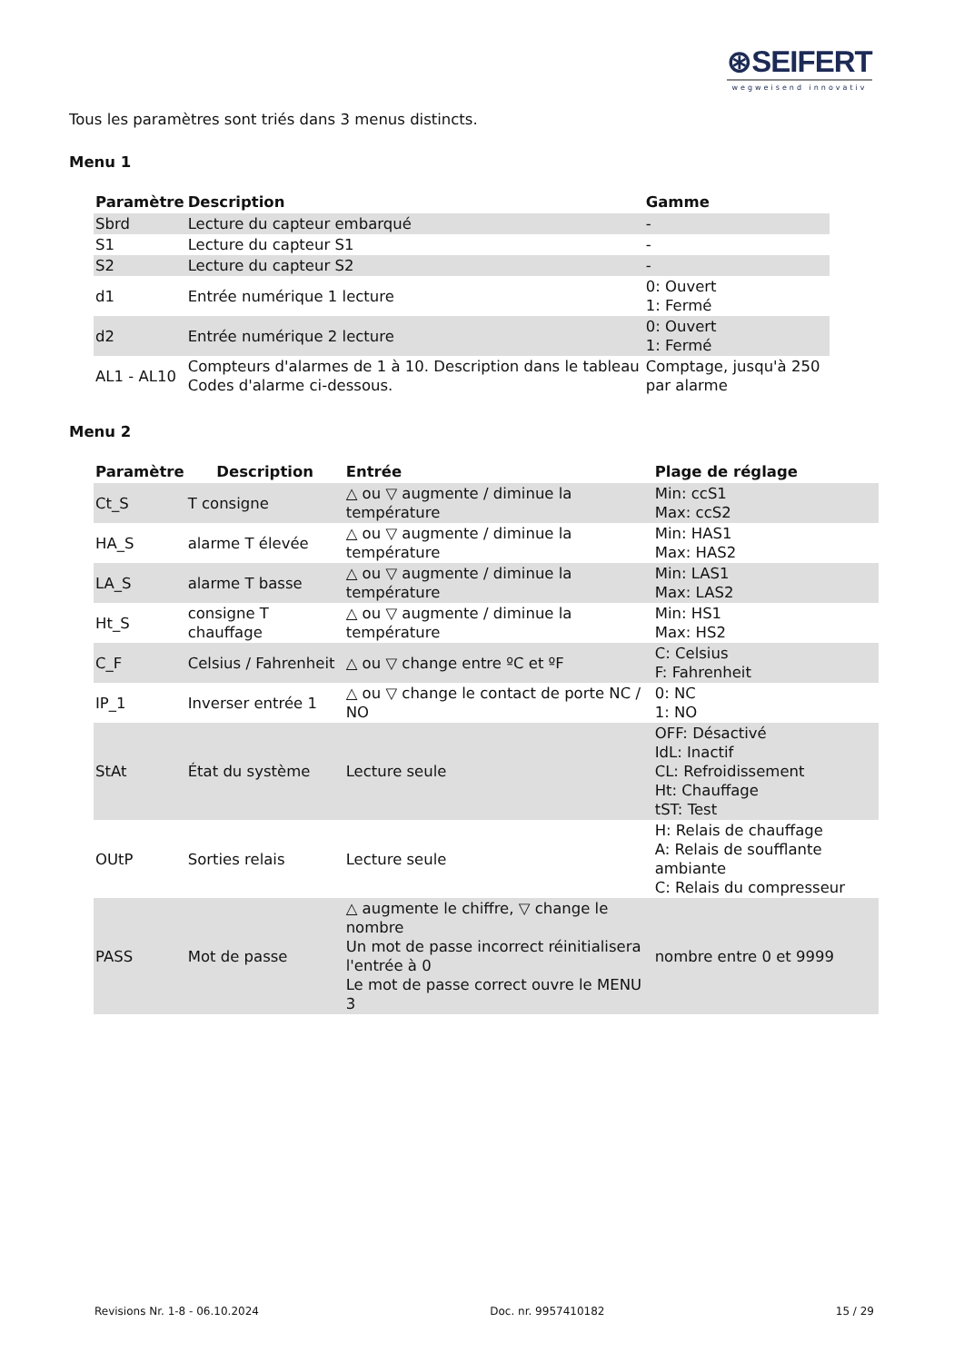⊛SEIFERT
wegweisend innovativ
Tous les paramètres sont triés dans 3 menus distincts.
Menu 1
| Paramètre | Description | Gamme |
| --- | --- | --- |
| Sbrd | Lecture du capteur embarqué | - |
| S1 | Lecture du capteur S1 | - |
| S2 | Lecture du capteur S2 | - |
| d1 | Entrée numérique 1 lecture | 0: Ouvert 1: Fermé |
| d2 | Entrée numérique 2 lecture | 0: Ouvert 1: Fermé |
| AL1 - AL10 | Compteurs d'alarmes de 1 à 10. Description dans le tableau Codes d'alarme ci-dessous. | Comptage, jusqu'à 250 par alarme |
Menu 2
| Paramètre | Description | Entrée | Plage de réglage |
| --- | --- | --- | --- |
| Ct_S | T consigne | △ ou ▽ augmente / diminue la température | Min: ccS1 Max: ccS2 |
| HA_S | alarme T élevée | △ ou ▽ augmente / diminue la température | Min: HAS1 Max: HAS2 |
| LA_S | alarme T basse | △ ou ▽ augmente / diminue la température | Min: LAS1 Max: LAS2 |
| Ht_S | consigne T chauffage | △ ou ▽ augmente / diminue la température | Min: HS1 Max: HS2 |
| C_F | Celsius / Fahrenheit | △ ou ▽ change entre ºC et ºF | C: Celsius F: Fahrenheit |
| IP_1 | Inverser entrée 1 | △ ou ▽ change le contact de porte NC / NO | 0: NC 1: NO |
| StAt | État du système | Lecture seule | OFF: Désactivé IdL: Inactif CL: Refroidissement Ht: Chauffage tST: Test |
| OUtP | Sorties relais | Lecture seule | H: Relais de chauffage A: Relais de soufflante ambiante C: Relais du compresseur |
| PASS | Mot de passe | △ augmente le chiffre, ▽ change le nombre Un mot de passe incorrect réinitialisera l'entrée à 0 Le mot de passe correct ouvre le MENU 3 | nombre entre 0 et 9999 |
Revisions Nr. 1-8 - 06.10.2024 Doc. nr. 9957410182 15 / 29